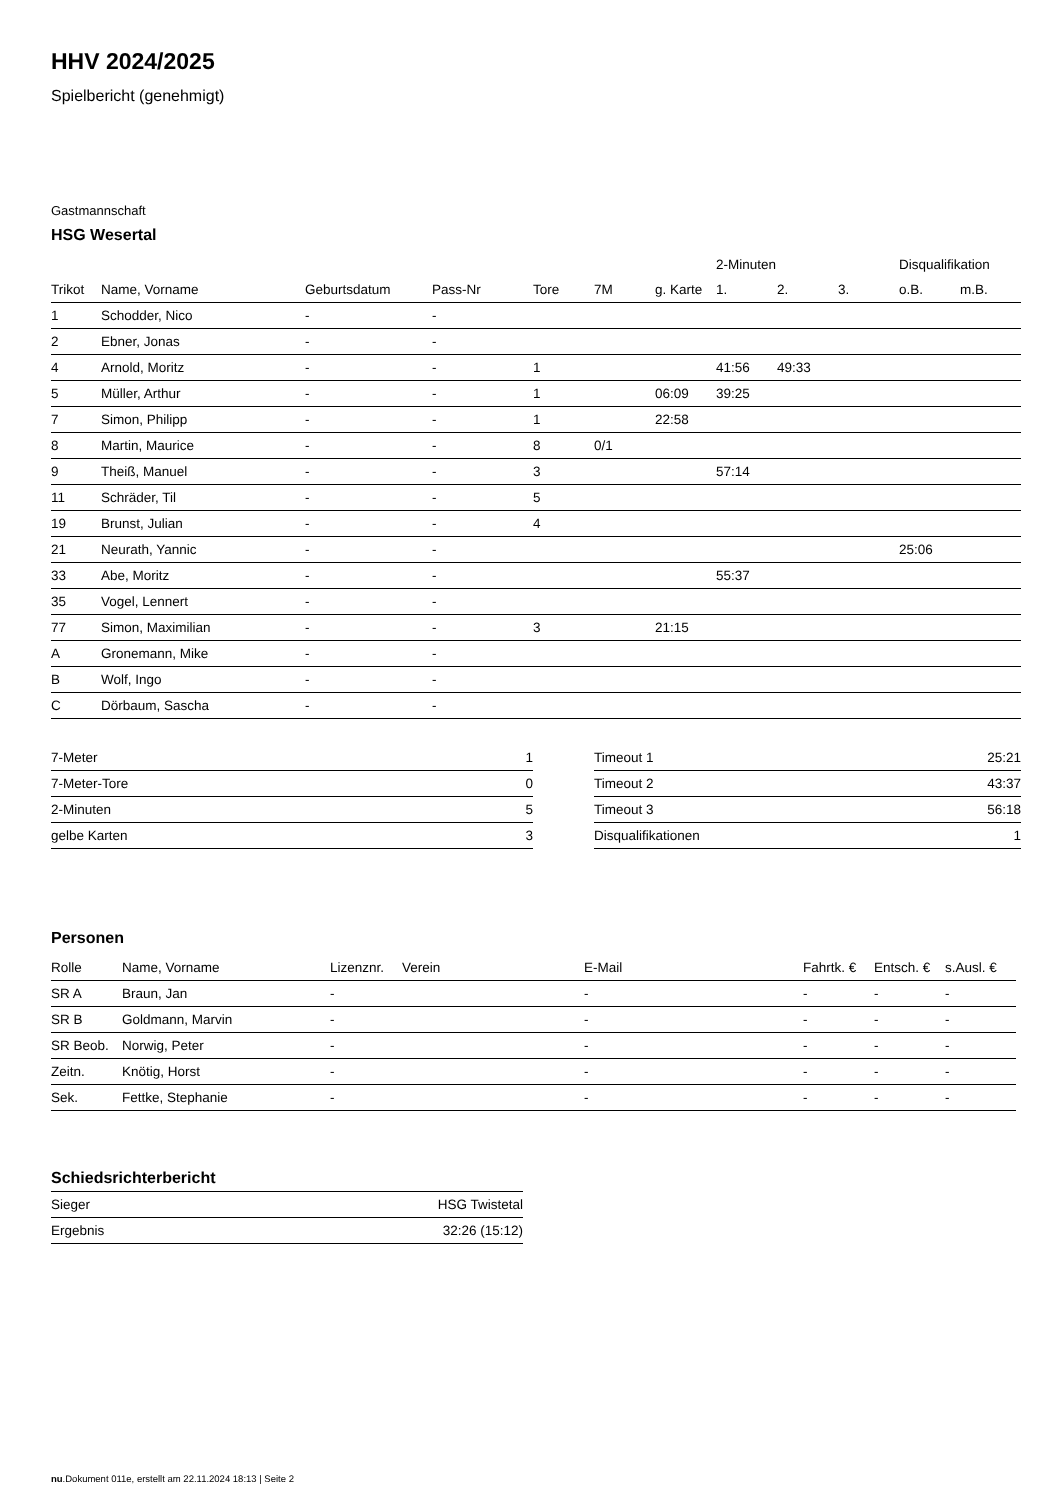HHV 2024/2025
Spielbericht (genehmigt)
Gastmannschaft
HSG Wesertal
| | | | | | | | 2-Minuten | | | Disqualifikation | |
| --- | --- | --- | --- | --- | --- | --- | --- | --- | --- | --- | --- |
| Trikot | Name, Vorname | Geburtsdatum | Pass-Nr | Tore | 7M | g. Karte | 1. | 2. | 3. | o.B. | m.B. |
| 1 | Schodder, Nico | - | - | | | | | | | | |
| 2 | Ebner, Jonas | - | - | | | | | | | | |
| 4 | Arnold, Moritz | - | - | 1 | | | 41:56 | 49:33 | | | |
| 5 | Müller, Arthur | - | - | 1 | | 06:09 | 39:25 | | | | |
| 7 | Simon, Philipp | - | - | 1 | | 22:58 | | | | | |
| 8 | Martin, Maurice | - | - | 8 | 0/1 | | | | | | |
| 9 | Theiß, Manuel | - | - | 3 | | | 57:14 | | | | |
| 11 | Schräder, Til | - | - | 5 | | | | | | | |
| 19 | Brunst, Julian | - | - | 4 | | | | | | | |
| 21 | Neurath, Yannic | - | - | | | | | | | 25:06 | |
| 33 | Abe, Moritz | - | - | | | | 55:37 | | | | |
| 35 | Vogel, Lennert | - | - | | | | | | | | |
| 77 | Simon, Maximilian | - | - | 3 | | 21:15 | | | | | |
| A | Gronemann, Mike | - | - | | | | | | | | |
| B | Wolf, Ingo | - | - | | | | | | | | |
| C | Dörbaum, Sascha | - | - | | | | | | | | |
| 7-Meter | 1 |
| 7-Meter-Tore | 0 |
| 2-Minuten | 5 |
| gelbe Karten | 3 |
| Timeout 1 | 25:21 |
| Timeout 2 | 43:37 |
| Timeout 3 | 56:18 |
| Disqualifikationen | 1 |
Personen
| Rolle | Name, Vorname | Lizenznr. | Verein | E-Mail | Fahrtk. € | Entsch. € | s.Ausl. € |
| --- | --- | --- | --- | --- | --- | --- | --- |
| SR A | Braun, Jan | - | | - | - | - | - |
| SR B | Goldmann, Marvin | - | | - | - | - | - |
| SR Beob. | Norwig, Peter | - | | - | - | - | - |
| Zeitn. | Knötig, Horst | - | | - | - | - | - |
| Sek. | Fettke, Stephanie | - | | - | - | - | - |
Schiedsrichterbericht
| Sieger | HSG Twistetal |
| Ergebnis | 32:26 (15:12) |
nu.Dokument 011e, erstellt am 22.11.2024 18:13 | Seite 2